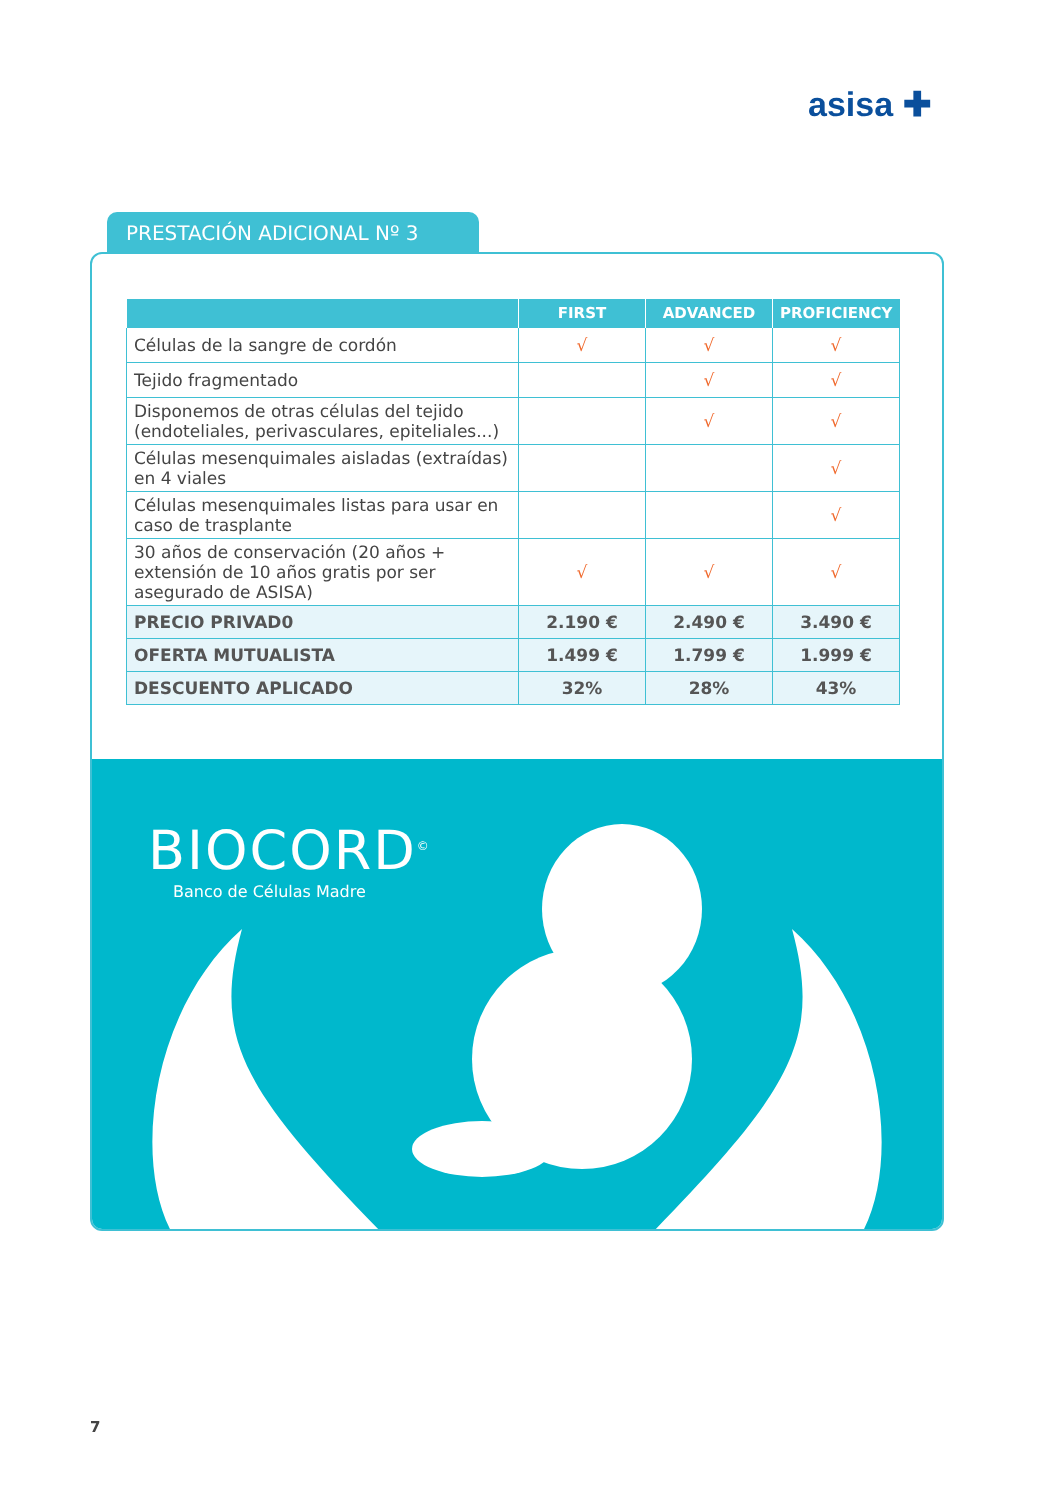asisa ✚
PRESTACIÓN ADICIONAL Nº 3
| | FIRST | ADVANCED | PROFICIENCY |
| --- | --- | --- | --- |
| Células de la sangre de cordón | √ | √ | √ |
| Tejido fragmentado | | √ | √ |
| Disponemos de otras células del tejido (endoteliales, perivasculares, epiteliales...) | | √ | √ |
| Células mesenquimales aisladas (extraídas) en 4 viales | | | √ |
| Células mesenquimales listas para usar en caso de trasplante | | | √ |
| 30 años de conservación (20 años + extensión de 10 años gratis por ser asegurado de ASISA) | √ | √ | √ |
| PRECIO PRIVAD0 | 2.190 € | 2.490 € | 3.490 € |
| OFERTA MUTUALISTA | 1.499 € | 1.799 € | 1.999 € |
| DESCUENTO APLICADO | 32% | 28% | 43% |
BIOCORD<sup>©</sup>
Banco de Células Madre
7